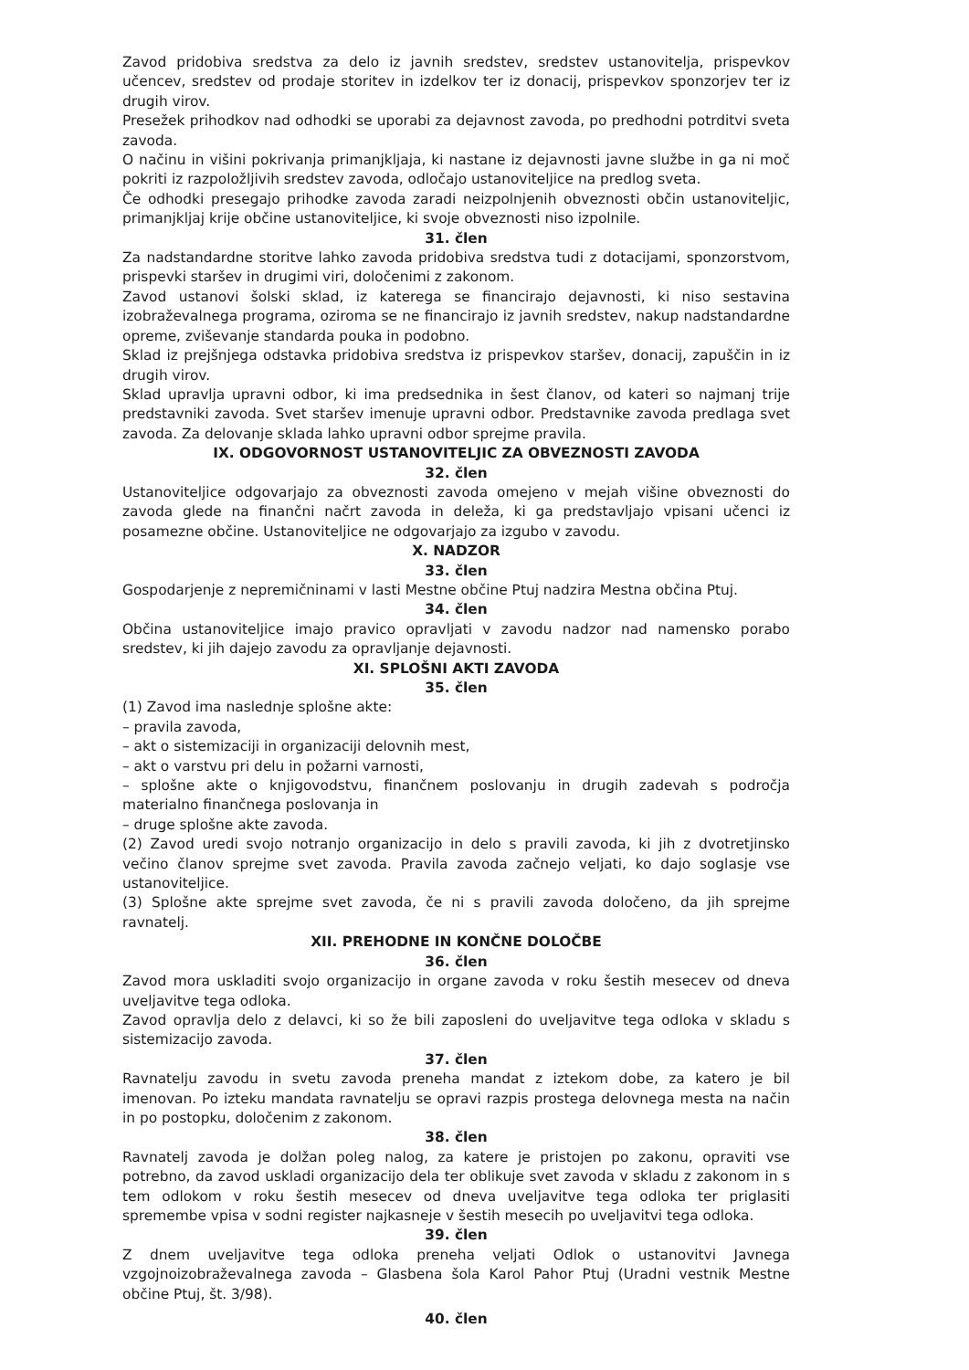Zavod pridobiva sredstva za delo iz javnih sredstev, sredstev ustanovitelja, prispevkov učencev, sredstev od prodaje storitev in izdelkov ter iz donacij, prispevkov sponzorjev ter iz drugih virov.
Presežek prihodkov nad odhodki se uporabi za dejavnost zavoda, po predhodni potrditvi sveta zavoda.
O načinu in višini pokrivanja primanjkljaja, ki nastane iz dejavnosti javne službe in ga ni moč pokriti iz razpoložljivih sredstev zavoda, odločajo ustanoviteljice na predlog sveta.
Če odhodki presegajo prihodke zavoda zaradi neizpolnjenih obveznosti občin ustanoviteljic, primanjkljaj krije občine ustanoviteljice, ki svoje obveznosti niso izpolnile.
31. člen
Za nadstandardne storitve lahko zavoda pridobiva sredstva tudi z dotacijami, sponzorstvom, prispevki staršev in drugimi viri, določenimi z zakonom.
Zavod ustanovi šolski sklad, iz katerega se financirajo dejavnosti, ki niso sestavina izobraževalnega programa, oziroma se ne financirajo iz javnih sredstev, nakup nadstandardne opreme, zviševanje standarda pouka in podobno.
Sklad iz prejšnjega odstavka pridobiva sredstva iz prispevkov staršev, donacij, zapuščin in iz drugih virov.
Sklad upravlja upravni odbor, ki ima predsednika in šest članov, od kateri so najmanj trije predstavniki zavoda. Svet staršev imenuje upravni odbor. Predstavnike zavoda predlaga svet zavoda. Za delovanje sklada lahko upravni odbor sprejme pravila.
IX. ODGOVORNOST USTANOVITELJIC ZA OBVEZNOSTI ZAVODA
32. člen
Ustanoviteljice odgovarjajo za obveznosti zavoda omejeno v mejah višine obveznosti do zavoda glede na finančni načrt zavoda in deleža, ki ga predstavljajo vpisani učenci iz posamezne občine. Ustanoviteljice ne odgovarjajo za izgubo v zavodu.
X. NADZOR
33. člen
Gospodarjenje z nepremičninami v lasti Mestne občine Ptuj nadzira Mestna občina Ptuj.
34. člen
Občina ustanoviteljice imajo pravico opravljati v zavodu nadzor nad namensko porabo sredstev, ki jih dajejo zavodu za opravljanje dejavnosti.
XI. SPLOŠNI AKTI ZAVODA
35. člen
(1) Zavod ima naslednje splošne akte:
– pravila zavoda,
– akt o sistemizaciji in organizaciji delovnih mest,
– akt o varstvu pri delu in požarni varnosti,
– splošne akte o knjigovodstvu, finančnem poslovanju in drugih zadevah s področja materialno finančnega poslovanja in
– druge splošne akte zavoda.
(2) Zavod uredi svojo notranjo organizacijo in delo s pravili zavoda, ki jih z dvotretjinsko večino članov sprejme svet zavoda. Pravila zavoda začnejo veljati, ko dajo soglasje vse ustanoviteljice.
(3) Splošne akte sprejme svet zavoda, če ni s pravili zavoda določeno, da jih sprejme ravnatelj.
XII. PREHODNE IN KONČNE DOLOČBE
36. člen
Zavod mora uskladiti svojo organizacijo in organe zavoda v roku šestih mesecev od dneva uveljavitve tega odloka.
Zavod opravlja delo z delavci, ki so že bili zaposleni do uveljavitve tega odloka v skladu s sistemizacijo zavoda.
37. člen
Ravnatelju zavodu in svetu zavoda preneha mandat z iztekom dobe, za katero je bil imenovan. Po izteku mandata ravnatelju se opravi razpis prostega delovnega mesta na način in po postopku, določenim z zakonom.
38. člen
Ravnatelj zavoda je dolžan poleg nalog, za katere je pristojen po zakonu, opraviti vse potrebno, da zavod uskladi organizacijo dela ter oblikuje svet zavoda v skladu z zakonom in s tem odlokom v roku šestih mesecev od dneva uveljavitve tega odloka ter priglasiti spremembe vpisa v sodni register najkasneje v šestih mesecih po uveljavitvi tega odloka.
39. člen
Z dnem uveljavitve tega odloka preneha veljati Odlok o ustanovitvi Javnega vzgojnoizobraževalnega zavoda – Glasbena šola Karol Pahor Ptuj (Uradni vestnik Mestne občine Ptuj, št. 3/98).
40. člen